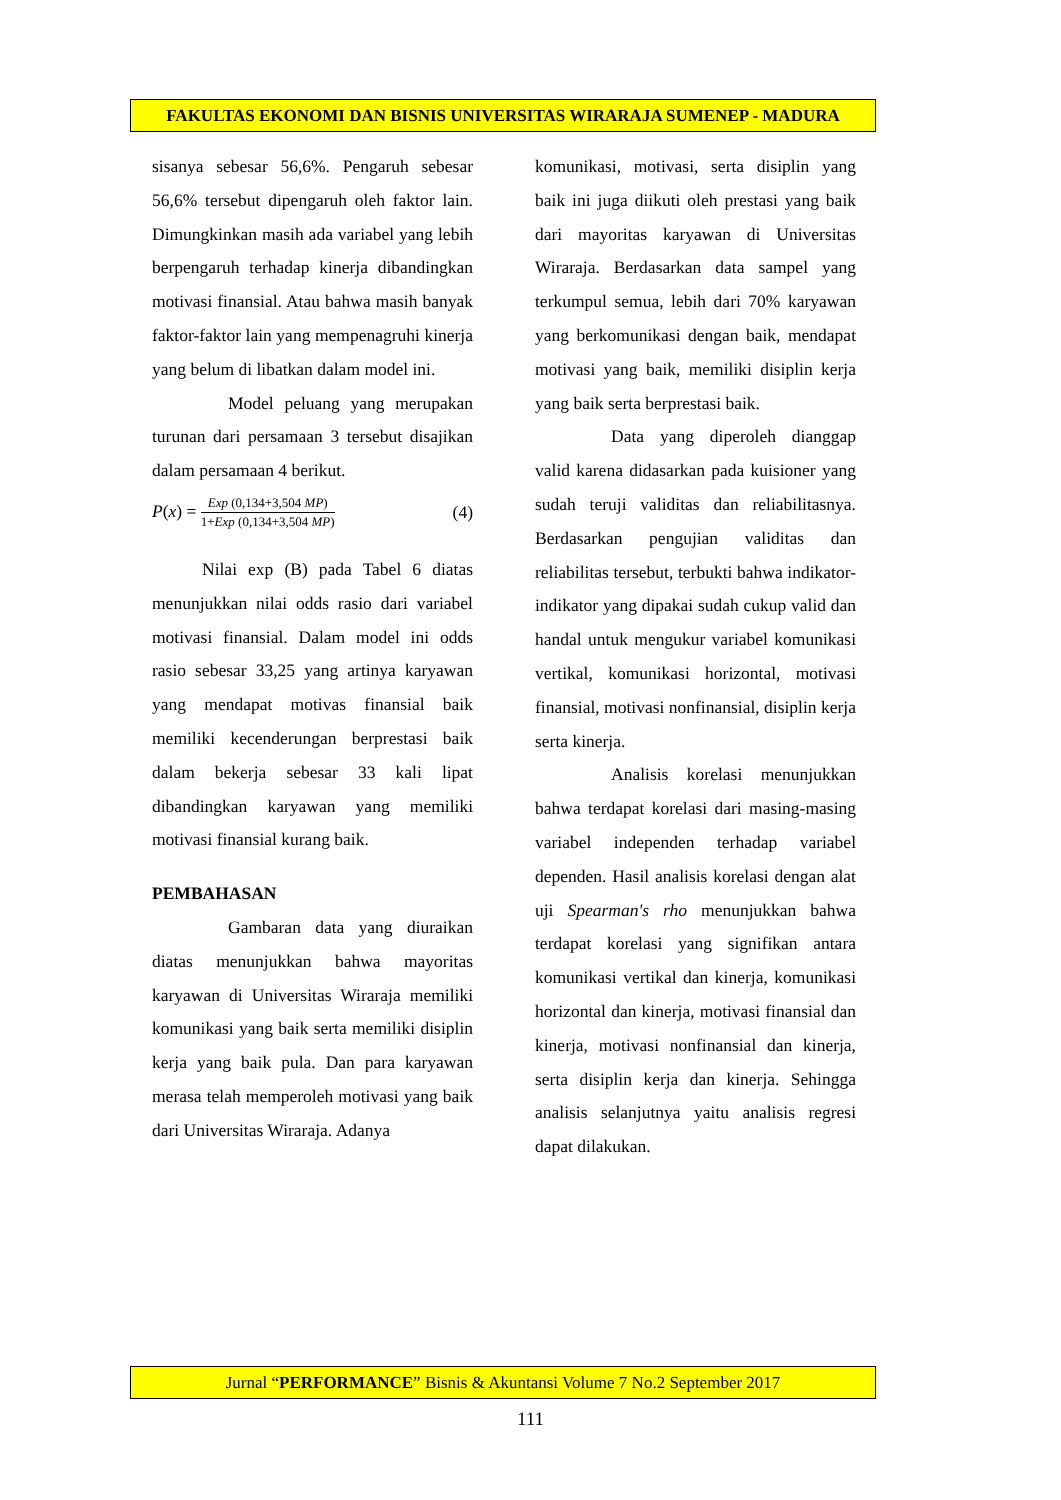FAKULTAS EKONOMI DAN BISNIS UNIVERSITAS WIRARAJA SUMENEP - MADURA
sisanya sebesar 56,6%. Pengaruh sebesar 56,6% tersebut dipengaruh oleh faktor lain. Dimungkinkan masih ada variabel yang lebih berpengaruh terhadap kinerja dibandingkan motivasi finansial. Atau bahwa masih banyak faktor-faktor lain yang mempenagruhi kinerja yang belum di libatkan dalam model ini.
Model peluang yang merupakan turunan dari persamaan 3 tersebut disajikan dalam persamaan 4 berikut.
P(x) = Exp (0,134+3,504 MP) 1+Exp (0,134+3,504 MP) (4)
Nilai exp (B) pada Tabel 6 diatas menunjukkan nilai odds rasio dari variabel motivasi finansial. Dalam model ini odds rasio sebesar 33,25 yang artinya karyawan yang mendapat motivas finansial baik memiliki kecenderungan berprestasi baik dalam bekerja sebesar 33 kali lipat dibandingkan karyawan yang memiliki motivasi finansial kurang baik.
PEMBAHASAN
Gambaran data yang diuraikan diatas menunjukkan bahwa mayoritas karyawan di Universitas Wiraraja memiliki komunikasi yang baik serta memiliki disiplin kerja yang baik pula. Dan para karyawan merasa telah memperoleh motivasi yang baik dari Universitas Wiraraja. Adanya
komunikasi, motivasi, serta disiplin yang baik ini juga diikuti oleh prestasi yang baik dari mayoritas karyawan di Universitas Wiraraja. Berdasarkan data sampel yang terkumpul semua, lebih dari 70% karyawan yang berkomunikasi dengan baik, mendapat motivasi yang baik, memiliki disiplin kerja yang baik serta berprestasi baik.
Data yang diperoleh dianggap valid karena didasarkan pada kuisioner yang sudah teruji validitas dan reliabilitasnya. Berdasarkan pengujian validitas dan reliabilitas tersebut, terbukti bahwa indikator-indikator yang dipakai sudah cukup valid dan handal untuk mengukur variabel komunikasi vertikal, komunikasi horizontal, motivasi finansial, motivasi nonfinansial, disiplin kerja serta kinerja.
Analisis korelasi menunjukkan bahwa terdapat korelasi dari masing-masing variabel independen terhadap variabel dependen. Hasil analisis korelasi dengan alat uji Spearman's rho menunjukkan bahwa terdapat korelasi yang signifikan antara komunikasi vertikal dan kinerja, komunikasi horizontal dan kinerja, motivasi finansial dan kinerja, motivasi nonfinansial dan kinerja, serta disiplin kerja dan kinerja. Sehingga analisis selanjutnya yaitu analisis regresi dapat dilakukan.
Jurnal “PERFORMANCE” Bisnis & Akuntansi Volume 7 No.2 September 2017
111